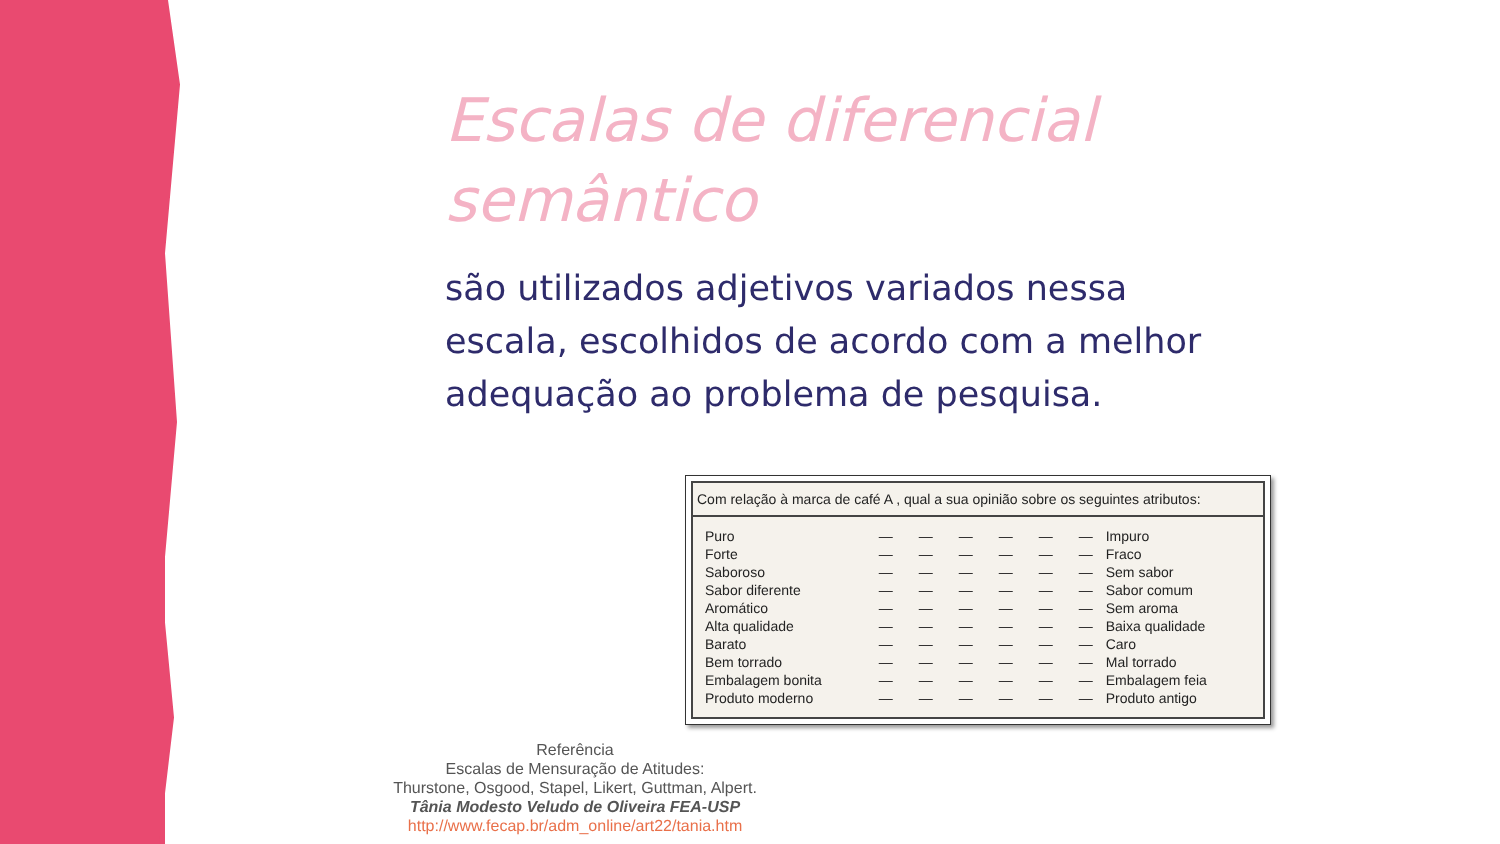Escalas de diferencial
semântico
são utilizados adjetivos variados nessa escala, escolhidos de acordo com a melhor adequação ao problema de pesquisa.
Com relação à marca de café A , qual a sua opinião sobre os seguintes atributos:
| Puro | — | — | — | — | — | — | Impuro |
| Forte | — | — | — | — | — | — | Fraco |
| Saboroso | — | — | — | — | — | — | Sem sabor |
| Sabor diferente | — | — | — | — | — | — | Sabor comum |
| Aromático | — | — | — | — | — | — | Sem aroma |
| Alta qualidade | — | — | — | — | — | — | Baixa qualidade |
| Barato | — | — | — | — | — | — | Caro |
| Bem torrado | — | — | — | — | — | — | Mal torrado |
| Embalagem bonita | — | — | — | — | — | — | Embalagem feia |
| Produto moderno | — | — | — | — | — | — | Produto antigo |
Referência
Escalas de Mensuração de Atitudes:
Thurstone, Osgood, Stapel, Likert, Guttman, Alpert.
Tânia Modesto Veludo de Oliveira FEA-USP
http://www.fecap.br/adm_online/art22/tania.htm